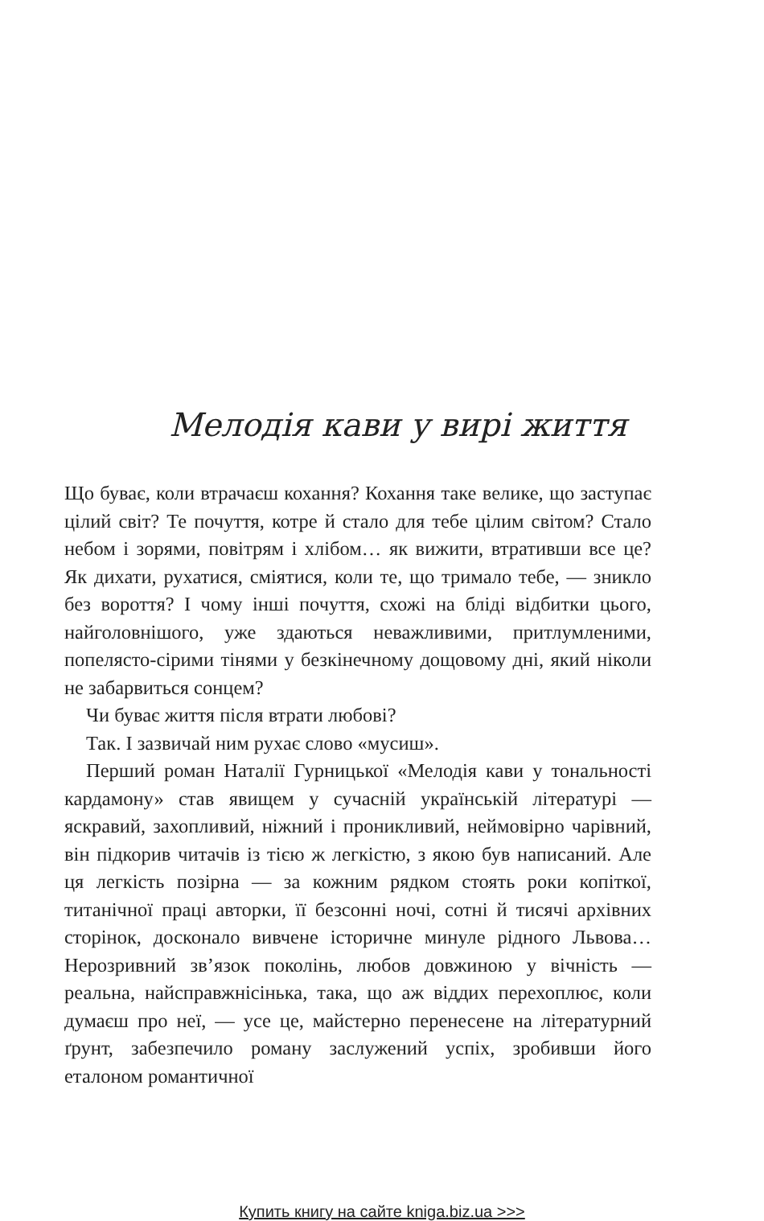Мелодія кави у вирі життя
Що буває, коли втрачаєш кохання? Кохання таке велике, що заступає цілий світ? Те почуття, котре й стало для тебе цілим світом? Стало небом і зорями, повітрям і хлібом… як вижити, втративши все це? Як дихати, рухатися, сміятися, коли те, що тримало тебе, — зникло без вороття? І чому інші почуття, схожі на бліді відбитки цього, найголовнішого, уже здаються неважливими, притлумленими, попелясто-сірими тінями у безкінечному дощовому дні, який ніколи не забарвиться сонцем?
Чи буває життя після втрати любові?
Так. І зазвичай ним рухає слово «мусиш».
Перший роман Наталії Гурницької «Мелодія кави у тональності кардамону» став явищем у сучасній українській літературі — яскравий, захопливий, ніжний і проникливий, неймовірно чарівний, він підкорив читачів із тією ж легкістю, з якою був написаний. Але ця легкість позірна — за кожним рядком стоять роки копіткої, титанічної праці авторки, її безсонні ночі, сотні й тисячі архівних сторінок, досконало вивчене історичне минуле рідного Львова… Нерозривний зв’язок поколінь, любов довжиною у вічність — реальна, найсправжнісінька, така, що аж віддих перехоплює, коли думаєш про неї, — усе це, майстерно перенесене на літературний ґрунт, забезпечило роману заслужений успіх, зробивши його еталоном романтичної
Купить книгу на сайте kniga.biz.ua >>>